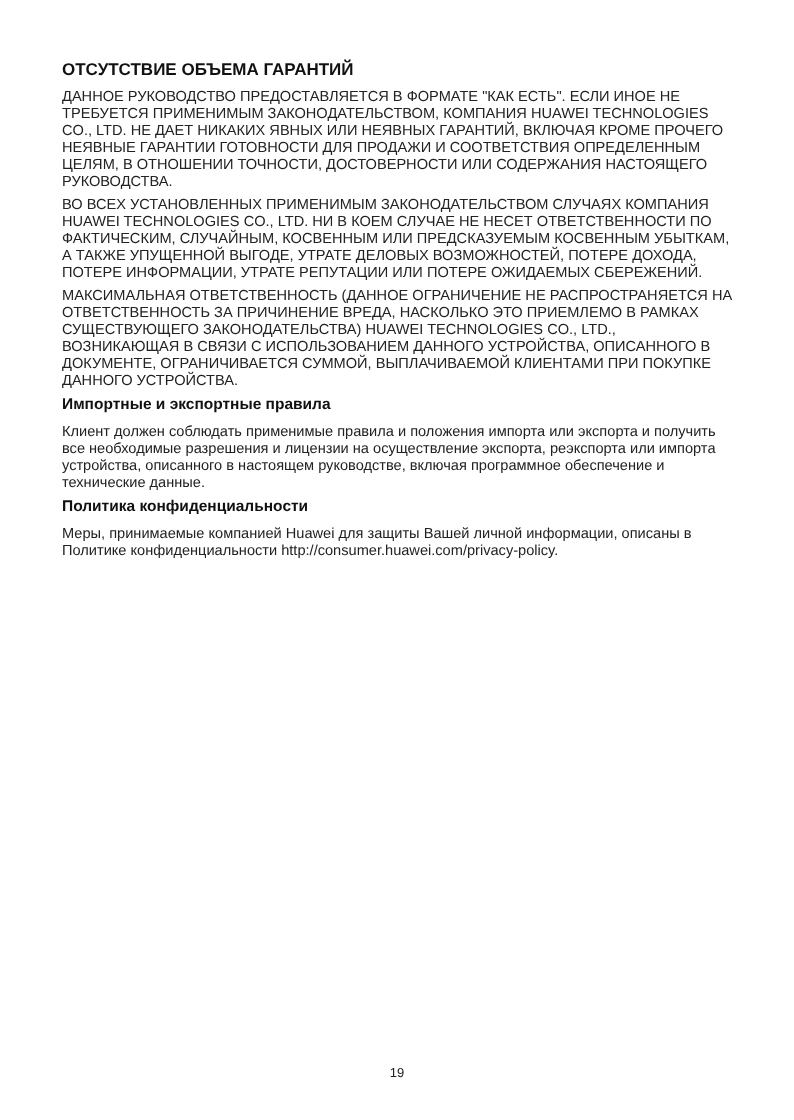ОТСУТСТВИЕ ОБЪЕМА ГАРАНТИЙ
ДАННОЕ РУКОВОДСТВО ПРЕДОСТАВЛЯЕТСЯ В ФОРМАТЕ "КАК ЕСТЬ". ЕСЛИ ИНОЕ НЕ ТРЕБУЕТСЯ ПРИМЕНИМЫМ ЗАКОНОДАТЕЛЬСТВОМ, КОМПАНИЯ HUAWEI TECHNOLOGIES CO., LTD. НЕ ДАЕТ НИКАКИХ ЯВНЫХ ИЛИ НЕЯВНЫХ ГАРАНТИЙ, ВКЛЮЧАЯ КРОМЕ ПРОЧЕГО НЕЯВНЫЕ ГАРАНТИИ ГОТОВНОСТИ ДЛЯ ПРОДАЖИ И СООТВЕТСТВИЯ ОПРЕДЕЛЕННЫМ ЦЕЛЯМ, В ОТНОШЕНИИ ТОЧНОСТИ, ДОСТОВЕРНОСТИ ИЛИ СОДЕРЖАНИЯ НАСТОЯЩЕГО РУКОВОДСТВА.
ВО ВСЕХ УСТАНОВЛЕННЫХ ПРИМЕНИМЫМ ЗАКОНОДАТЕЛЬСТВОМ СЛУЧАЯХ КОМПАНИЯ HUAWEI TECHNOLOGIES CO., LTD. НИ В КОЕМ СЛУЧАЕ НЕ НЕСЕТ ОТВЕТСТВЕННОСТИ ПО ФАКТИЧЕСКИМ, СЛУЧАЙНЫМ, КОСВЕННЫМ ИЛИ ПРЕДСКАЗУЕМЫМ КОСВЕННЫМ УБЫТКАМ, А ТАКЖЕ УПУЩЕННОЙ ВЫГОДЕ, УТРАТЕ ДЕЛОВЫХ ВОЗМОЖНОСТЕЙ, ПОТЕРЕ ДОХОДА, ПОТЕРЕ ИНФОРМАЦИИ, УТРАТЕ РЕПУТАЦИИ ИЛИ ПОТЕРЕ ОЖИДАЕМЫХ СБЕРЕЖЕНИЙ.
МАКСИМАЛЬНАЯ ОТВЕТСТВЕННОСТЬ (ДАННОЕ ОГРАНИЧЕНИЕ НЕ РАСПРОСТРАНЯЕТСЯ НА ОТВЕТСТВЕННОСТЬ ЗА ПРИЧИНЕНИЕ ВРЕДА, НАСКОЛЬКО ЭТО ПРИЕМЛЕМО В РАМКАХ СУЩЕСТВУЮЩЕГО ЗАКОНОДАТЕЛЬСТВА) HUAWEI TECHNOLOGIES CO., LTD., ВОЗНИКАЮЩАЯ В СВЯЗИ С ИСПОЛЬЗОВАНИЕМ ДАННОГО УСТРОЙСТВА, ОПИСАННОГО В ДОКУМЕНТЕ, ОГРАНИЧИВАЕТСЯ СУММОЙ, ВЫПЛАЧИВАЕМОЙ КЛИЕНТАМИ ПРИ ПОКУПКЕ ДАННОГО УСТРОЙСТВА.
Импортные и экспортные правила
Клиент должен соблюдать применимые правила и положения импорта или экспорта и получить все необходимые разрешения и лицензии на осуществление экспорта, реэкспорта или импорта устройства, описанного в настоящем руководстве, включая программное обеспечение и технические данные.
Политика конфиденциальности
Меры, принимаемые компанией Huawei для защиты Вашей личной информации, описаны в Политике конфиденциальности http://consumer.huawei.com/privacy-policy.
19